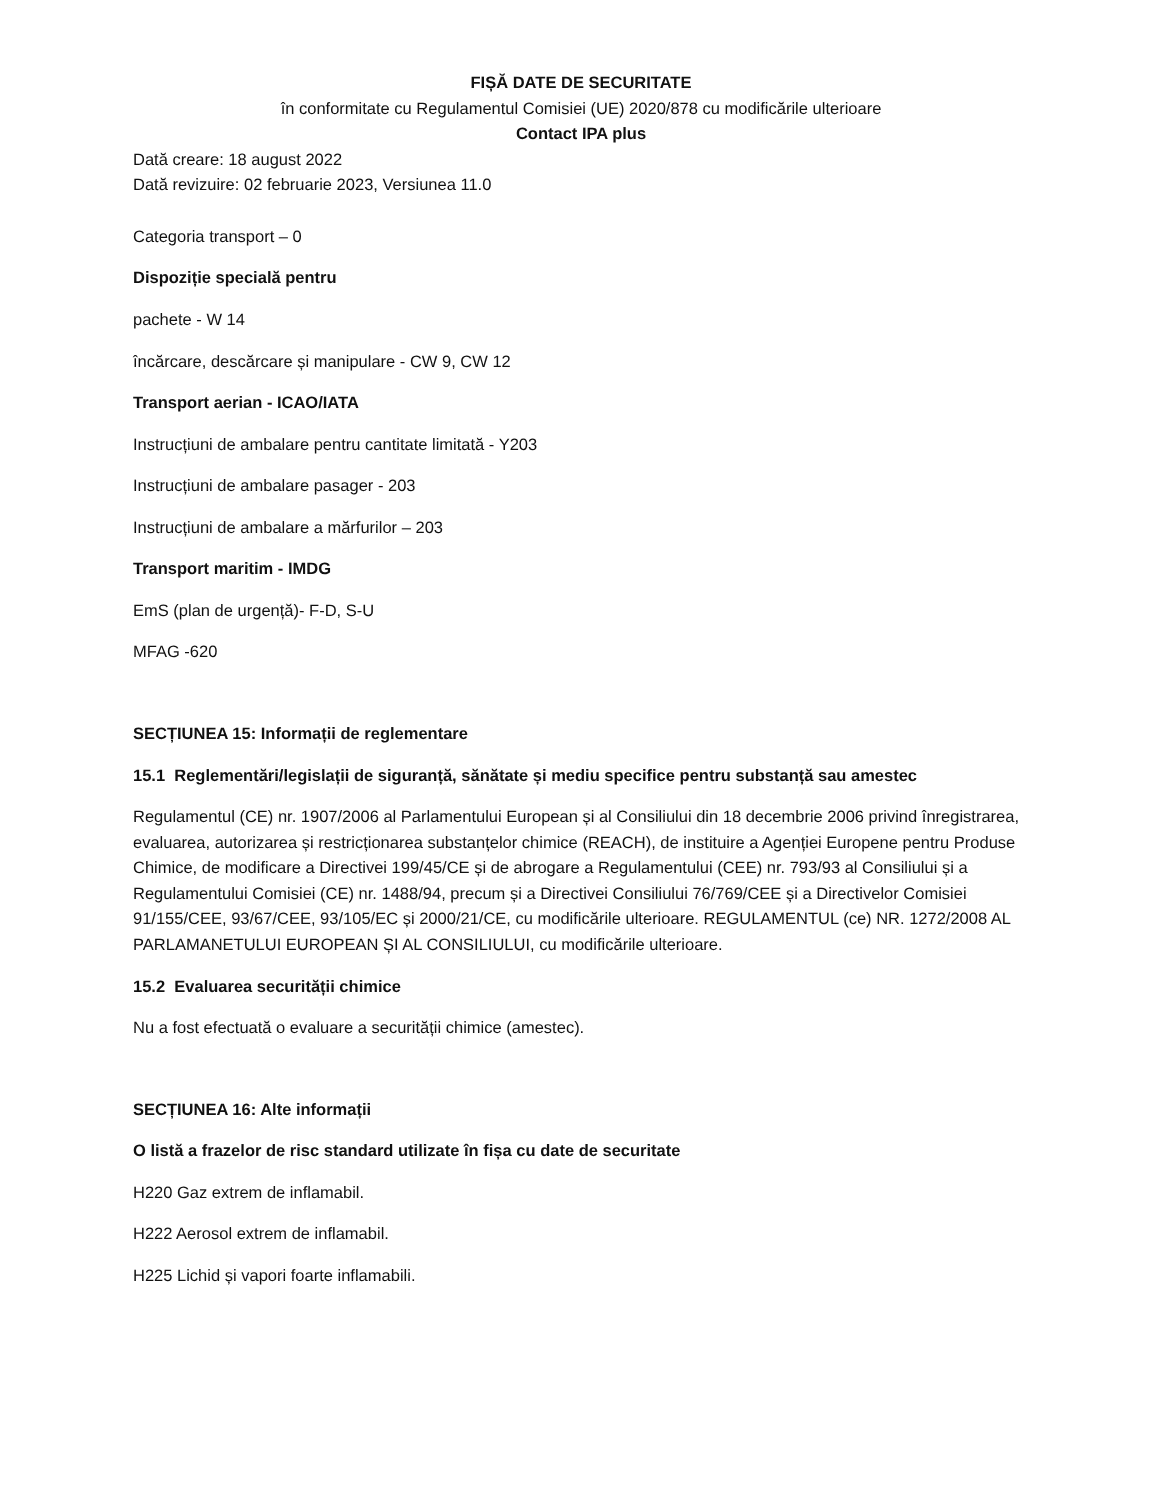FIȘĂ DATE DE SECURITATE
în conformitate cu Regulamentul Comisiei (UE) 2020/878 cu modificările ulterioare
Contact IPA plus
Dată creare: 18 august 2022
Dată revizuire: 02 februarie 2023, Versiunea 11.0
Categoria transport – 0
Dispoziție specială pentru
pachete - W 14
încărcare, descărcare și manipulare - CW 9, CW 12
Transport aerian - ICAO/IATA
Instrucțiuni de ambalare pentru cantitate limitată - Y203
Instrucțiuni de ambalare pasager - 203
Instrucțiuni de ambalare a mărfurilor – 203
Transport maritim - IMDG
EmS (plan de urgență)- F-D, S-U
MFAG -620
SECȚIUNEA 15: Informații de reglementare
15.1 Reglementări/legislații de siguranță, sănătate și mediu specifice pentru substanță sau amestec
Regulamentul (CE) nr. 1907/2006 al Parlamentului European și al Consiliului din 18 decembrie 2006 privind înregistrarea, evaluarea, autorizarea și restricționarea substanțelor chimice (REACH), de instituire a Agenției Europene pentru Produse Chimice, de modificare a Directivei 199/45/CE și de abrogare a Regulamentului (CEE) nr. 793/93 al Consiliului și a Regulamentului Comisiei (CE) nr. 1488/94, precum și a Directivei Consiliului 76/769/CEE și a Directivelor Comisiei 91/155/CEE, 93/67/CEE, 93/105/EC și 2000/21/CE, cu modificările ulterioare. REGULAMENTUL (ce) NR. 1272/2008 AL PARLAMANETULUI EUROPEAN ȘI AL CONSILIULUI, cu modificările ulterioare.
15.2 Evaluarea securității chimice
Nu a fost efectuată o evaluare a securității chimice (amestec).
SECȚIUNEA 16: Alte informații
O listă a frazelor de risc standard utilizate în fișa cu date de securitate
H220 Gaz extrem de inflamabil.
H222 Aerosol extrem de inflamabil.
H225 Lichid și vapori foarte inflamabili.